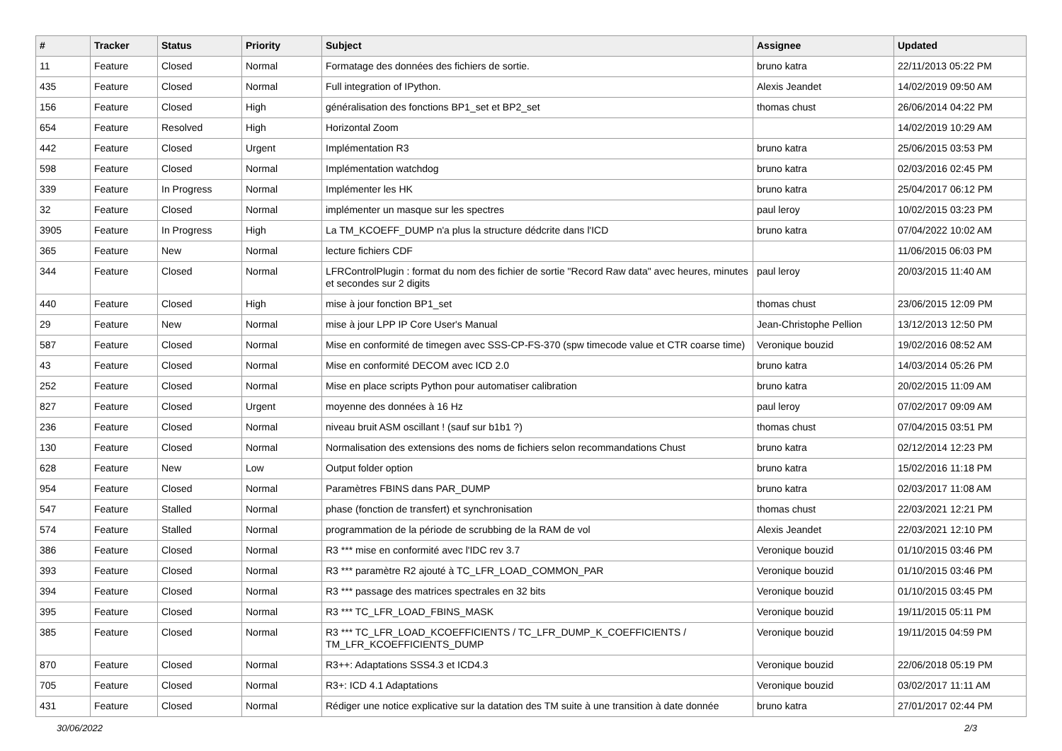| # | Tracker | Status | Priority | Subject | Assignee | Updated |
| --- | --- | --- | --- | --- | --- | --- |
| 11 | Feature | Closed | Normal | Formatage des données des fichiers de sortie. | bruno katra | 22/11/2013 05:22 PM |
| 435 | Feature | Closed | Normal | Full integration of IPython. | Alexis Jeandet | 14/02/2019 09:50 AM |
| 156 | Feature | Closed | High | généralisation des fonctions BP1_set et BP2_set | thomas chust | 26/06/2014 04:22 PM |
| 654 | Feature | Resolved | High | Horizontal Zoom | | 14/02/2019 10:29 AM |
| 442 | Feature | Closed | Urgent | Implémentation R3 | bruno katra | 25/06/2015 03:53 PM |
| 598 | Feature | Closed | Normal | Implémentation watchdog | bruno katra | 02/03/2016 02:45 PM |
| 339 | Feature | In Progress | Normal | Implémenter les HK | bruno katra | 25/04/2017 06:12 PM |
| 32 | Feature | Closed | Normal | implémenter un masque sur les spectres | paul leroy | 10/02/2015 03:23 PM |
| 3905 | Feature | In Progress | High | La TM_KCOEFF_DUMP n'a plus la structure dédcrite dans l'ICD | bruno katra | 07/04/2022 10:02 AM |
| 365 | Feature | New | Normal | lecture fichiers CDF | | 11/06/2015 06:03 PM |
| 344 | Feature | Closed | Normal | LFRControlPlugin : format du nom des fichier de sortie "Record Raw data" avec heures, minutes et secondes sur 2 digits | paul leroy | 20/03/2015 11:40 AM |
| 440 | Feature | Closed | High | mise à jour fonction BP1_set | thomas chust | 23/06/2015 12:09 PM |
| 29 | Feature | New | Normal | mise à jour LPP IP Core User's Manual | Jean-Christophe Pellion | 13/12/2013 12:50 PM |
| 587 | Feature | Closed | Normal | Mise en conformité de timegen avec SSS-CP-FS-370 (spw timecode value et CTR coarse time) | Veronique bouzid | 19/02/2016 08:52 AM |
| 43 | Feature | Closed | Normal | Mise en conformité DECOM avec ICD 2.0 | bruno katra | 14/03/2014 05:26 PM |
| 252 | Feature | Closed | Normal | Mise en place scripts Python pour automatiser calibration | bruno katra | 20/02/2015 11:09 AM |
| 827 | Feature | Closed | Urgent | moyenne des données à 16 Hz | paul leroy | 07/02/2017 09:09 AM |
| 236 | Feature | Closed | Normal | niveau bruit ASM oscillant ! (sauf sur b1b1 ?) | thomas chust | 07/04/2015 03:51 PM |
| 130 | Feature | Closed | Normal | Normalisation des extensions des noms de fichiers selon recommandations Chust | bruno katra | 02/12/2014 12:23 PM |
| 628 | Feature | New | Low | Output folder option | bruno katra | 15/02/2016 11:18 PM |
| 954 | Feature | Closed | Normal | Paramètres FBINS dans PAR_DUMP | bruno katra | 02/03/2017 11:08 AM |
| 547 | Feature | Stalled | Normal | phase (fonction de transfert) et synchronisation | thomas chust | 22/03/2021 12:21 PM |
| 574 | Feature | Stalled | Normal | programmation de la période de scrubbing de la RAM de vol | Alexis Jeandet | 22/03/2021 12:10 PM |
| 386 | Feature | Closed | Normal | R3 *** mise en conformité avec l'IDC rev 3.7 | Veronique bouzid | 01/10/2015 03:46 PM |
| 393 | Feature | Closed | Normal | R3 *** paramètre R2 ajouté à TC_LFR_LOAD_COMMON_PAR | Veronique bouzid | 01/10/2015 03:46 PM |
| 394 | Feature | Closed | Normal | R3 *** passage des matrices spectrales en 32 bits | Veronique bouzid | 01/10/2015 03:45 PM |
| 395 | Feature | Closed | Normal | R3 *** TC_LFR_LOAD_FBINS_MASK | Veronique bouzid | 19/11/2015 05:11 PM |
| 385 | Feature | Closed | Normal | R3 *** TC_LFR_LOAD_KCOEFFICIENTS / TC_LFR_DUMP_K_COEFFICIENTS / TM_LFR_KCOEFFICIENTS_DUMP | Veronique bouzid | 19/11/2015 04:59 PM |
| 870 | Feature | Closed | Normal | R3++: Adaptations SSS4.3 et ICD4.3 | Veronique bouzid | 22/06/2018 05:19 PM |
| 705 | Feature | Closed | Normal | R3+: ICD 4.1 Adaptations | Veronique bouzid | 03/02/2017 11:11 AM |
| 431 | Feature | Closed | Normal | Rédiger une notice explicative sur la datation des TM suite à une transition à date donnée | bruno katra | 27/01/2017 02:44 PM |
30/06/2022 2/3